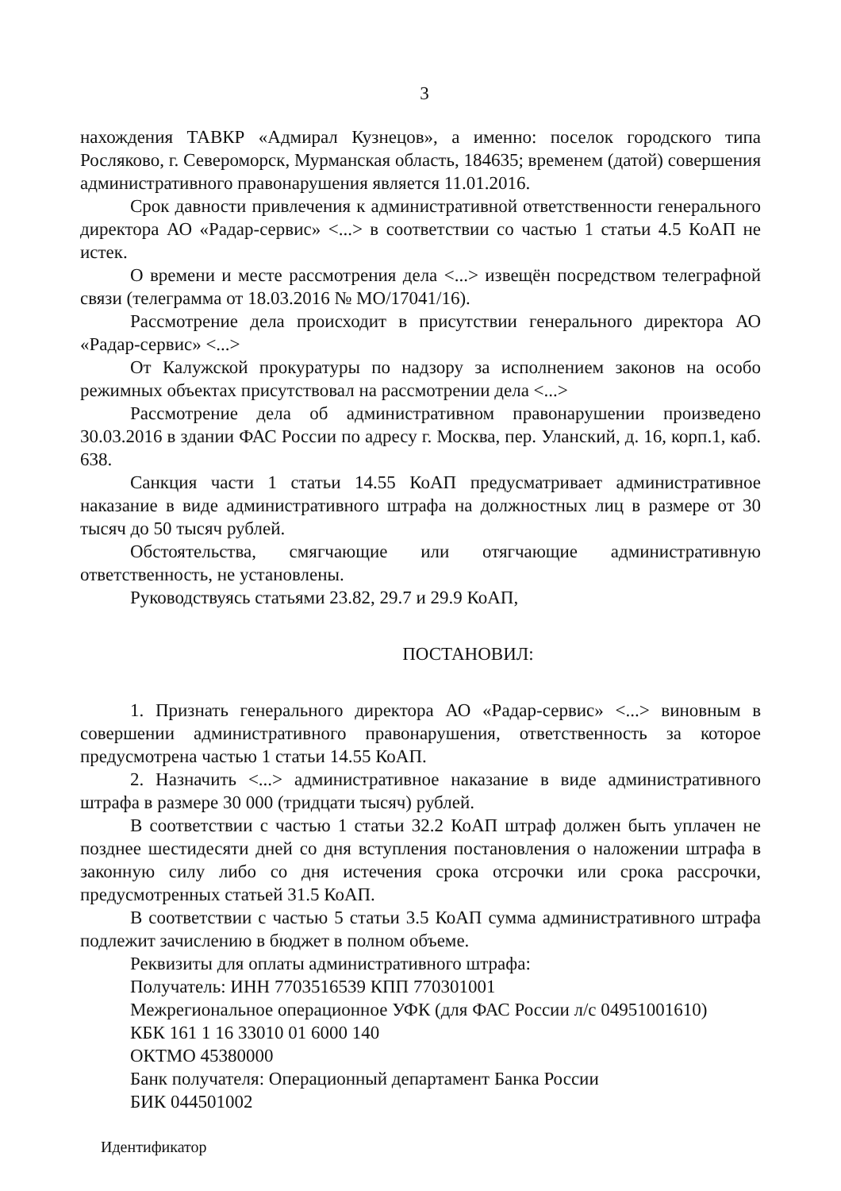3
нахождения ТАВКР «Адмирал Кузнецов», а именно: поселок городского типа Росляково, г. Североморск, Мурманская область, 184635; временем (датой) совершения административного правонарушения является 11.01.2016.
Срок давности привлечения к административной ответственности генерального директора АО «Радар-сервис» <...> в соответствии со частью 1 статьи 4.5 КоАП не истек.
О времени и месте рассмотрения дела <...> извещён посредством телеграфной связи (телеграмма от 18.03.2016 № МО/17041/16).
Рассмотрение дела происходит в присутствии генерального директора АО «Радар-сервис» <...>
От Калужской прокуратуры по надзору за исполнением законов на особо режимных объектах присутствовал на рассмотрении дела <...>
Рассмотрение дела об административном правонарушении произведено 30.03.2016 в здании ФАС России по адресу г. Москва, пер. Уланский, д. 16, корп.1, каб. 638.
Санкция части 1 статьи 14.55 КоАП предусматривает административное наказание в виде административного штрафа на должностных лиц в размере от 30 тысяч до 50 тысяч рублей.
Обстоятельства, смягчающие или отягчающие административную ответственность, не установлены.
Руководствуясь статьями 23.82, 29.7 и 29.9 КоАП,
ПОСТАНОВИЛ:
1. Признать генерального директора АО «Радар-сервис» <...> виновным в совершении административного правонарушения, ответственность за которое предусмотрена частью 1 статьи 14.55 КоАП.
2. Назначить <...> административное наказание в виде административного штрафа в размере 30 000 (тридцати тысяч) рублей.
В соответствии с частью 1 статьи 32.2 КоАП штраф должен быть уплачен не позднее шестидесяти дней со дня вступления постановления о наложении штрафа в законную силу либо со дня истечения срока отсрочки или срока рассрочки, предусмотренных статьей 31.5 КоАП.
В соответствии с частью 5 статьи 3.5 КоАП сумма административного штрафа подлежит зачислению в бюджет в полном объеме.
Реквизиты для оплаты административного штрафа:
Получатель: ИНН 7703516539 КПП 770301001
Межрегиональное операционное УФК (для ФАС России л/с 04951001610)
КБК 161 1 16 33010 01 6000 140
ОКТМО 45380000
Банк получателя: Операционный департамент Банка России
БИК 044501002
Идентификатор